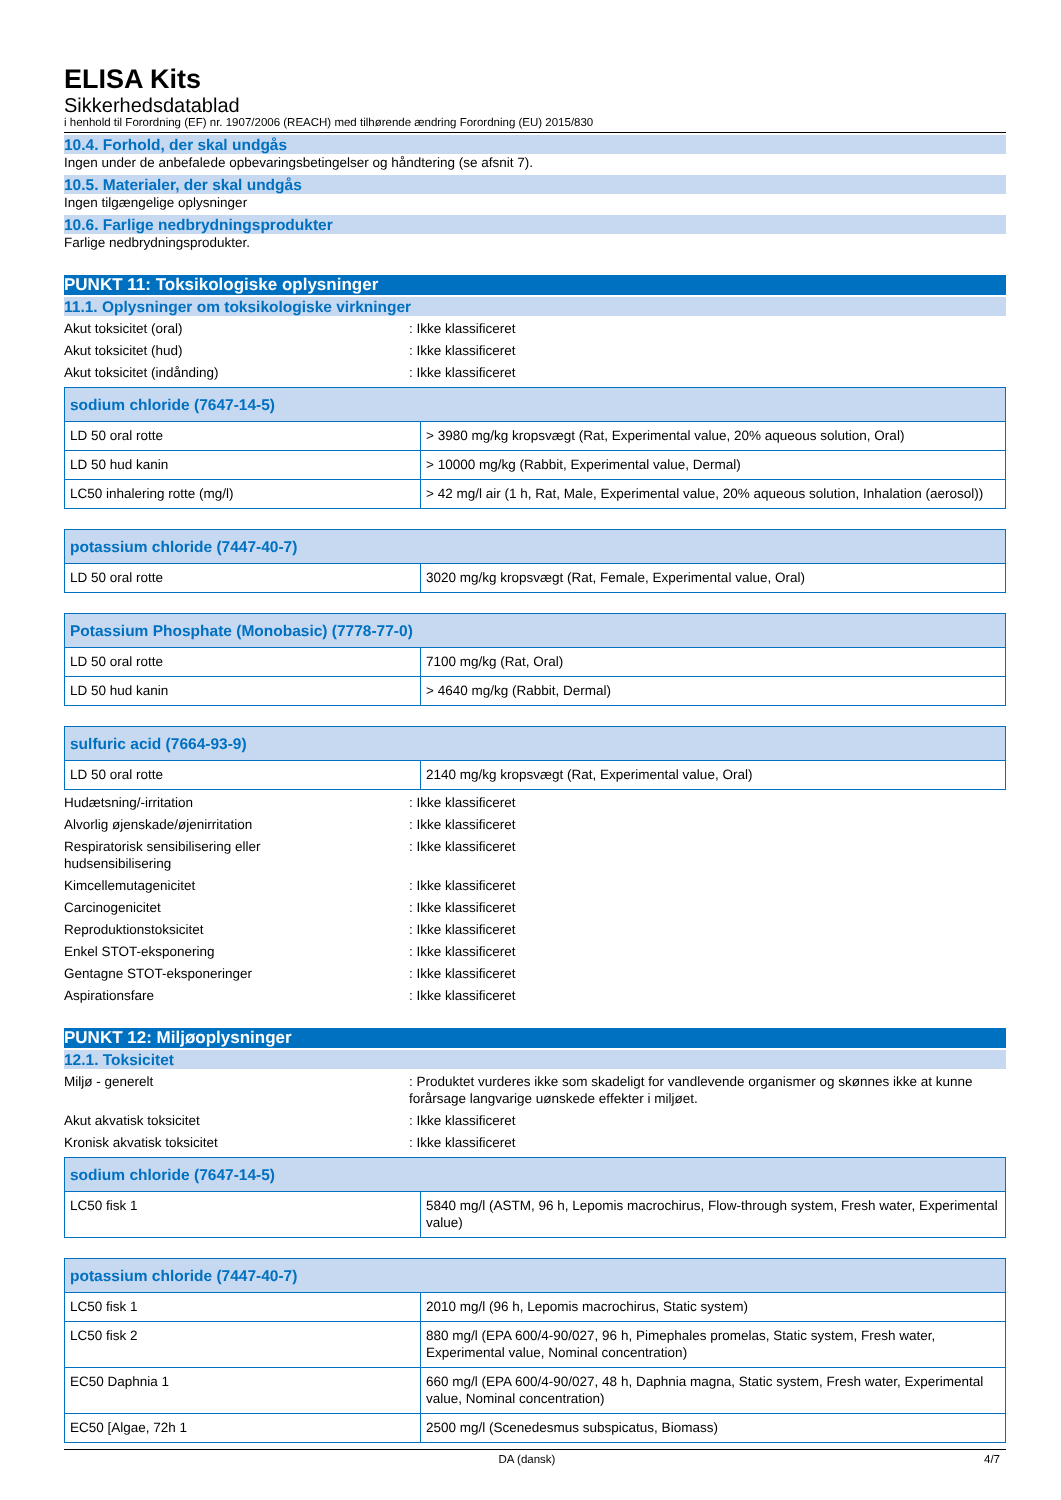ELISA Kits
Sikkerhedsdatablad
i henhold til Forordning (EF) nr. 1907/2006 (REACH) med tilhørende ændring Forordning (EU) 2015/830
10.4. Forhold, der skal undgås
Ingen under de anbefalede opbevaringsbetingelser og håndtering (se afsnit 7).
10.5. Materialer, der skal undgås
Ingen tilgængelige oplysninger
10.6. Farlige nedbrydningsprodukter
Farlige nedbrydningsprodukter.
PUNKT 11: Toksikologiske oplysninger
11.1. Oplysninger om toksikologiske virkninger
Akut toksicitet (oral): Ikke klassificeret
Akut toksicitet (hud): Ikke klassificeret
Akut toksicitet (indånding): Ikke klassificeret
| sodium chloride (7647-14-5) | |
| --- | --- |
| LD 50 oral rotte | > 3980 mg/kg kropsvægt (Rat, Experimental value, 20% aqueous solution, Oral) |
| LD 50 hud kanin | > 10000 mg/kg (Rabbit, Experimental value, Dermal) |
| LC50 inhalering rotte (mg/l) | > 42 mg/l air (1 h, Rat, Male, Experimental value, 20% aqueous solution, Inhalation (aerosol)) |
| potassium chloride (7447-40-7) | |
| --- | --- |
| LD 50 oral rotte | 3020 mg/kg kropsvægt (Rat, Female, Experimental value, Oral) |
| Potassium Phosphate (Monobasic) (7778-77-0) | |
| --- | --- |
| LD 50 oral rotte | 7100 mg/kg (Rat, Oral) |
| LD 50 hud kanin | > 4640 mg/kg (Rabbit, Dermal) |
| sulfuric acid (7664-93-9) | |
| --- | --- |
| LD 50 oral rotte | 2140 mg/kg kropsvægt (Rat, Experimental value, Oral) |
Hudætsning/-irritation: Ikke klassificeret
Alvorlig øjenskade/øjenirritation: Ikke klassificeret
Respiratorisk sensibilisering eller
hudsensibilisering: Ikke klassificeret
Kimcellemutagenicitet: Ikke klassificeret
Carcinogenicitet: Ikke klassificeret
Reproduktionstoksicitet: Ikke klassificeret
Enkel STOT-eksponering: Ikke klassificeret
Gentagne STOT-eksponeringer: Ikke klassificeret
Aspirationsfare: Ikke klassificeret
PUNKT 12: Miljøoplysninger
12.1. Toksicitet
Miljø - generelt: Produktet vurderes ikke som skadeligt for vandlevende organismer og skønnes ikke at kunne forårsage langvarige uønskede effekter i miljøet.
Akut akvatisk toksicitet: Ikke klassificeret
Kronisk akvatisk toksicitet: Ikke klassificeret
| sodium chloride (7647-14-5) | |
| --- | --- |
| LC50 fisk 1 | 5840 mg/l (ASTM, 96 h, Lepomis macrochirus, Flow-through system, Fresh water, Experimental value) |
| potassium chloride (7447-40-7) | |
| --- | --- |
| LC50 fisk 1 | 2010 mg/l (96 h, Lepomis macrochirus, Static system) |
| LC50 fisk 2 | 880 mg/l (EPA 600/4-90/027, 96 h, Pimephales promelas, Static system, Fresh water, Experimental value, Nominal concentration) |
| EC50 Daphnia 1 | 660 mg/l (EPA 600/4-90/027, 48 h, Daphnia magna, Static system, Fresh water, Experimental value, Nominal concentration) |
| EC50 [Algae, 72h 1 | 2500 mg/l (Scenedesmus subspicatus, Biomass) |
DA (dansk) 4/7